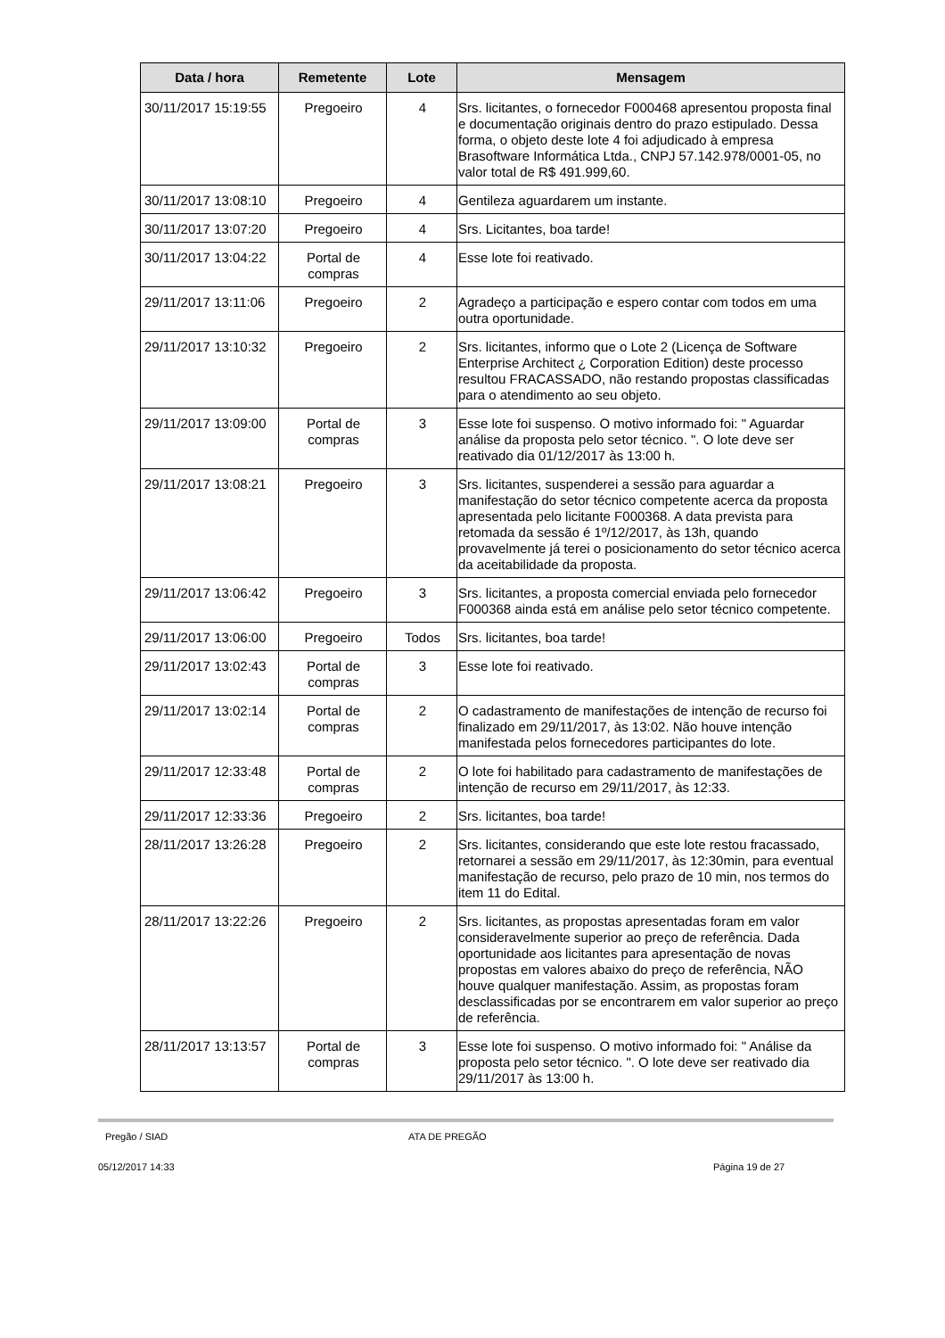| Data / hora | Remetente | Lote | Mensagem |
| --- | --- | --- | --- |
| 30/11/2017 15:19:55 | Pregoeiro | 4 | Srs. licitantes, o fornecedor F000468 apresentou proposta final e documentação originais dentro do prazo estipulado. Dessa forma, o objeto deste lote 4 foi adjudicado à empresa Brasoftware Informática Ltda., CNPJ 57.142.978/0001-05, no valor total de R$ 491.999,60. |
| 30/11/2017 13:08:10 | Pregoeiro | 4 | Gentileza aguardarem um instante. |
| 30/11/2017 13:07:20 | Pregoeiro | 4 | Srs. Licitantes, boa tarde! |
| 30/11/2017 13:04:22 | Portal de compras | 4 | Esse lote foi reativado. |
| 29/11/2017 13:11:06 | Pregoeiro | 2 | Agradeço a participação e espero contar com todos em uma outra oportunidade. |
| 29/11/2017 13:10:32 | Pregoeiro | 2 | Srs. licitantes, informo que o Lote 2 (Licença de Software Enterprise Architect ¿ Corporation Edition) deste processo resultou FRACASSADO, não restando propostas classificadas para o atendimento ao seu objeto. |
| 29/11/2017 13:09:00 | Portal de compras | 3 | Esse lote foi suspenso. O motivo informado foi: " Aguardar análise da proposta pelo setor técnico. ". O lote deve ser reativado dia 01/12/2017 às 13:00 h. |
| 29/11/2017 13:08:21 | Pregoeiro | 3 | Srs. licitantes, suspenderei a sessão para aguardar a manifestação do setor técnico competente acerca da proposta apresentada pelo licitante F000368. A data prevista para retomada da sessão é 1º/12/2017, às 13h, quando provavelmente já terei o posicionamento do setor técnico acerca da aceitabilidade da proposta. |
| 29/11/2017 13:06:42 | Pregoeiro | 3 | Srs. licitantes, a proposta comercial enviada pelo fornecedor F000368 ainda está em análise pelo setor técnico competente. |
| 29/11/2017 13:06:00 | Pregoeiro | Todos | Srs. licitantes, boa tarde! |
| 29/11/2017 13:02:43 | Portal de compras | 3 | Esse lote foi reativado. |
| 29/11/2017 13:02:14 | Portal de compras | 2 | O cadastramento de manifestações de intenção de recurso foi finalizado em 29/11/2017, às 13:02. Não houve intenção manifestada pelos fornecedores participantes do lote. |
| 29/11/2017 12:33:48 | Portal de compras | 2 | O lote foi habilitado para cadastramento de manifestações de intenção de recurso em 29/11/2017, às 12:33. |
| 29/11/2017 12:33:36 | Pregoeiro | 2 | Srs. licitantes, boa tarde! |
| 28/11/2017 13:26:28 | Pregoeiro | 2 | Srs. licitantes, considerando que este lote restou fracassado, retornarei a sessão em 29/11/2017, às 12:30min, para eventual manifestação de recurso, pelo prazo de 10 min, nos termos do item 11 do Edital. |
| 28/11/2017 13:22:26 | Pregoeiro | 2 | Srs. licitantes, as propostas apresentadas foram em valor consideravelmente superior ao preço de referência. Dada oportunidade aos licitantes para apresentação de novas propostas em valores abaixo do preço de referência, NÃO houve qualquer manifestação. Assim, as propostas foram desclassificadas por se encontrarem em valor superior ao preço de referência. |
| 28/11/2017 13:13:57 | Portal de compras | 3 | Esse lote foi suspenso. O motivo informado foi: " Análise da proposta pelo setor técnico. ". O lote deve ser reativado dia 29/11/2017 às 13:00 h. |
Pregão / SIAD ATA DE PREGÃO
05/12/2017 14:33 Página 19 de 27